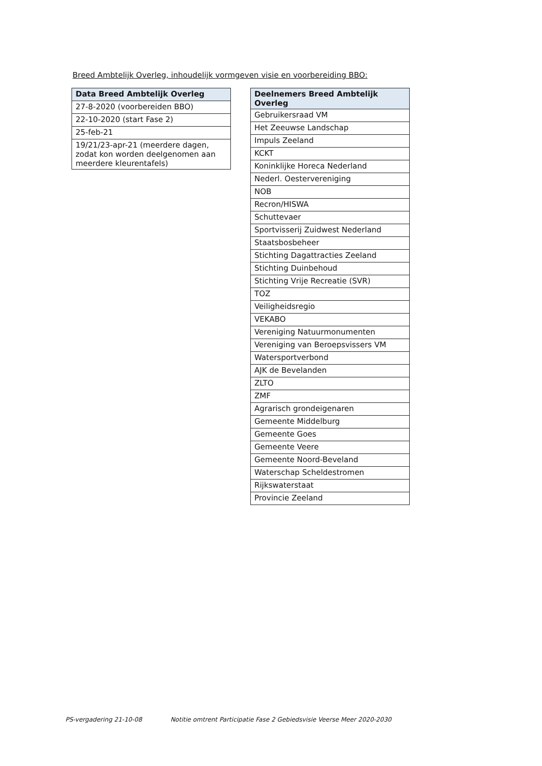Breed Ambtelijk Overleg, inhoudelijk vormgeven visie en voorbereiding BBO:
| Data Breed Ambtelijk Overleg |
| --- |
| 27-8-2020 (voorbereiden BBO) |
| 22-10-2020 (start Fase 2) |
| 25-feb-21 |
| 19/21/23-apr-21 (meerdere dagen, zodat kon worden deelgenomen aan meerdere kleurentafels) |
| Deelnemers Breed Ambtelijk Overleg |
| --- |
| Gebruikersraad VM |
| Het Zeeuwse Landschap |
| Impuls Zeeland |
| KCKT |
| Koninklijke Horeca Nederland |
| Nederl. Oestervereniging |
| NOB |
| Recron/HISWA |
| Schuttevaer |
| Sportvisserij Zuidwest Nederland |
| Staatsbosbeheer |
| Stichting Dagattracties Zeeland |
| Stichting Duinbehoud |
| Stichting Vrije Recreatie (SVR) |
| TOZ |
| Veiligheidsregio |
| VEKABO |
| Vereniging Natuurmonumenten |
| Vereniging van Beroepsvissers VM |
| Watersportverbond |
| AJK de Bevelanden |
| ZLTO |
| ZMF |
| Agrarisch grondeigenaren |
| Gemeente Middelburg |
| Gemeente Goes |
| Gemeente Veere |
| Gemeente Noord-Beveland |
| Waterschap Scheldestromen |
| Rijkswaterstaat |
| Provincie Zeeland |
PS-vergadering 21-10-08 Notitie omtrent Participatie Fase 2 Gebiedsvisie Veerse Meer 2020-2030